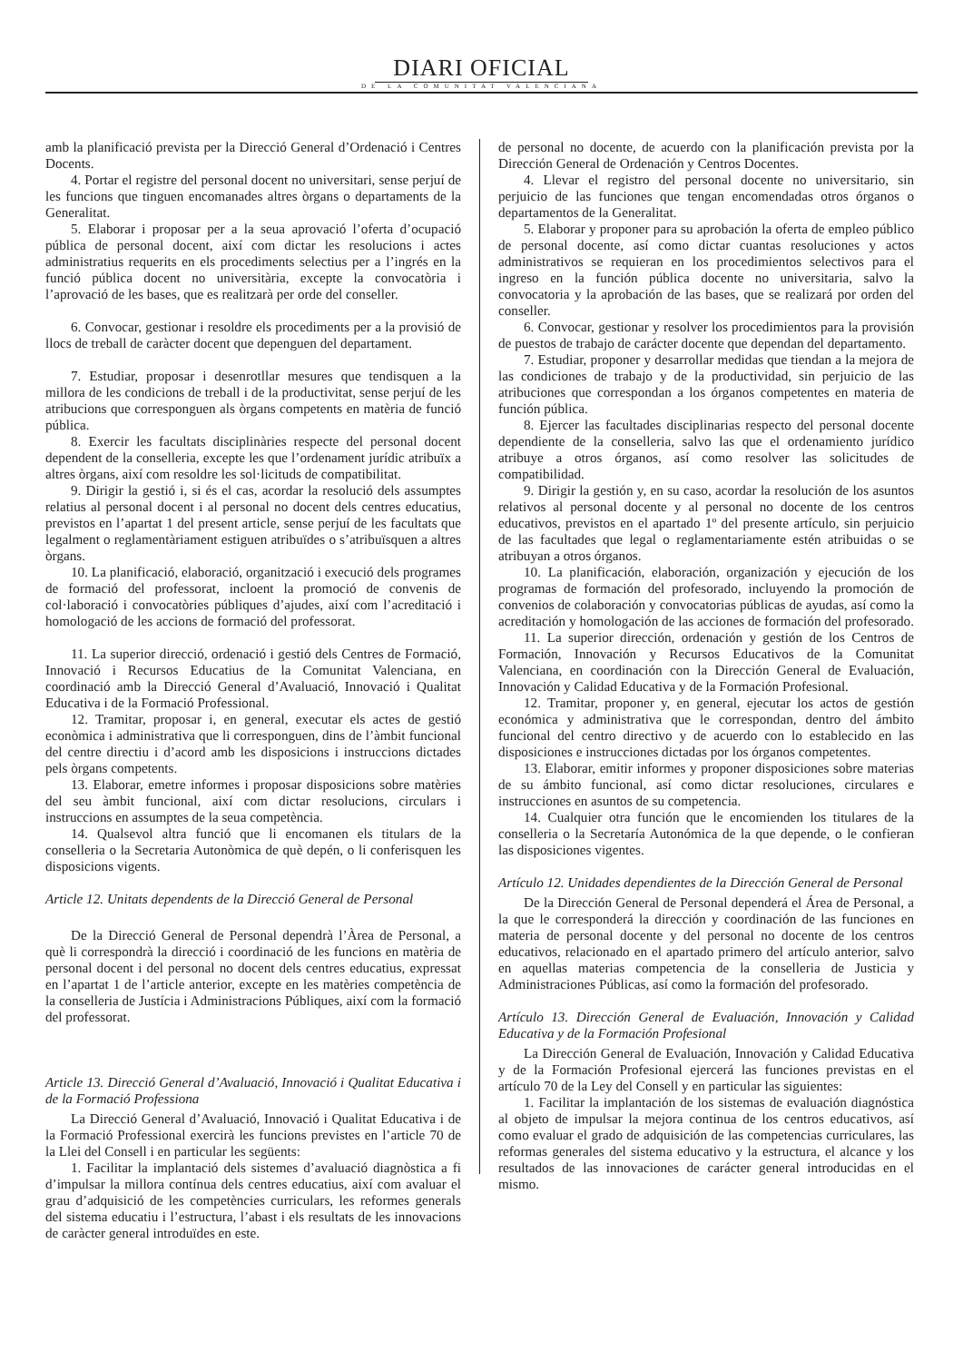DIARI OFICIAL
DE LA COMUNITAT VALENCIANA
amb la planificació prevista per la Direcció General d’Ordenació i Centres Docents.
4. Portar el registre del personal docent no universitari, sense perjuí de les funcions que tinguen encomanades altres òrgans o departaments de la Generalitat.
5. Elaborar i proposar per a la seua aprovació l’oferta d’ocupació pública de personal docent, així com dictar les resolucions i actes administratius requerits en els procediments selectius per a l’ingrés en la funció pública docent no universitària, excepte la convocatòria i l’aprovació de les bases, que es realitzarà per orde del conseller.
6. Convocar, gestionar i resoldre els procediments per a la provisió de llocs de treball de caràcter docent que depenguen del departament.
7. Estudiar, proposar i desenrotllar mesures que tendisquen a la millora de les condicions de treball i de la productivitat, sense perjuí de les atribucions que corresponguen als òrgans competents en matèria de funció pública.
8. Exercir les facultats disciplinàries respecte del personal docent dependent de la conselleria, excepte les que l’ordenament jurídic atribuïx a altres òrgans, així com resoldre les sol·licituds de compatibilitat.
9. Dirigir la gestió i, si és el cas, acordar la resolució dels assumptes relatius al personal docent i al personal no docent dels centres educatius, previstos en l’apartat 1 del present article, sense perjuí de les facultats que legalment o reglamentàriament estiguen atribuïdes o s’atribuïsquen a altres òrgans.
10. La planificació, elaboració, organització i execució dels programes de formació del professorat, incloent la promoció de convenis de col·laboració i convocatòries públiques d’ajudes, així com l’acreditació i homologació de les accions de formació del professorat.
11. La superior direcció, ordenació i gestió dels Centres de Formació, Innovació i Recursos Educatius de la Comunitat Valenciana, en coordinació amb la Direcció General d’Avaluació, Innovació i Qualitat Educativa i de la Formació Professional.
12. Tramitar, proposar i, en general, executar els actes de gestió econòmica i administrativa que li corresponguen, dins de l’àmbit funcional del centre directiu i d’acord amb les disposicions i instruccions dictades pels òrgans competents.
13. Elaborar, emetre informes i proposar disposicions sobre matèries del seu àmbit funcional, així com dictar resolucions, circulars i instruccions en assumptes de la seua competència.
14. Qualsevol altra funció que li encomanen els titulars de la conselleria o la Secretaria Autonòmica de què depén, o li conferisquen les disposicions vigents.
Article 12. Unitats dependents de la Direcció General de Personal
De la Direcció General de Personal dependrà l’Àrea de Personal, a què li correspondrà la direcció i coordinació de les funcions en matèria de personal docent i del personal no docent dels centres educatius, expressat en l’apartat 1 de l’article anterior, excepte en les matèries competència de la conselleria de Justícia i Administracions Públiques, així com la formació del professorat.
Article 13. Direcció General d’Avaluació, Innovació i Qualitat Educativa i de la Formació Professiona
La Direcció General d’Avaluació, Innovació i Qualitat Educativa i de la Formació Professional exercirà les funcions previstes en l’article 70 de la Llei del Consell i en particular les següents:
1. Facilitar la implantació dels sistemes d’avaluació diagnòstica a fi d’impulsar la millora contínua dels centres educatius, així com avaluar el grau d’adquisició de les competències curriculars, les reformes generals del sistema educatiu i l’estructura, l’abast i els resultats de les innovacions de caràcter general introduïdes en este.
de personal no docente, de acuerdo con la planificación prevista por la Dirección General de Ordenación y Centros Docentes.
4. Llevar el registro del personal docente no universitario, sin perjuicio de las funciones que tengan encomendadas otros órganos o departamentos de la Generalitat.
5. Elaborar y proponer para su aprobación la oferta de empleo público de personal docente, así como dictar cuantas resoluciones y actos administrativos se requieran en los procedimientos selectivos para el ingreso en la función pública docente no universitaria, salvo la convocatoria y la aprobación de las bases, que se realizará por orden del conseller.
6. Convocar, gestionar y resolver los procedimientos para la provisión de puestos de trabajo de carácter docente que dependan del departamento.
7. Estudiar, proponer y desarrollar medidas que tiendan a la mejora de las condiciones de trabajo y de la productividad, sin perjuicio de las atribuciones que correspondan a los órganos competentes en materia de función pública.
8. Ejercer las facultades disciplinarias respecto del personal docente dependiente de la conselleria, salvo las que el ordenamiento jurídico atribuye a otros órganos, así como resolver las solicitudes de compatibilidad.
9. Dirigir la gestión y, en su caso, acordar la resolución de los asuntos relativos al personal docente y al personal no docente de los centros educativos, previstos en el apartado 1º del presente artículo, sin perjuicio de las facultades que legal o reglamentariamente estén atribuidas o se atribuyan a otros órganos.
10. La planificación, elaboración, organización y ejecución de los programas de formación del profesorado, incluyendo la promoción de convenios de colaboración y convocatorias públicas de ayudas, así como la acreditación y homologación de las acciones de formación del profesorado.
11. La superior dirección, ordenación y gestión de los Centros de Formación, Innovación y Recursos Educativos de la Comunitat Valenciana, en coordinación con la Dirección General de Evaluación, Innovación y Calidad Educativa y de la Formación Profesional.
12. Tramitar, proponer y, en general, ejecutar los actos de gestión económica y administrativa que le correspondan, dentro del ámbito funcional del centro directivo y de acuerdo con lo establecido en las disposiciones e instrucciones dictadas por los órganos competentes.
13. Elaborar, emitir informes y proponer disposiciones sobre materias de su ámbito funcional, así como dictar resoluciones, circulares e instrucciones en asuntos de su competencia.
14. Cualquier otra función que le encomienden los titulares de la conselleria o la Secretaría Autonómica de la que depende, o le confieran las disposiciones vigentes.
Artículo 12. Unidades dependientes de la Dirección General de Personal
De la Dirección General de Personal dependerá el Área de Personal, a la que le corresponderá la dirección y coordinación de las funciones en materia de personal docente y del personal no docente de los centros educativos, relacionado en el apartado primero del artículo anterior, salvo en aquellas materias competencia de la conselleria de Justicia y Administraciones Públicas, así como la formación del profesorado.
Artículo 13. Dirección General de Evaluación, Innovación y Calidad Educativa y de la Formación Profesional
La Dirección General de Evaluación, Innovación y Calidad Educativa y de la Formación Profesional ejercerá las funciones previstas en el artículo 70 de la Ley del Consell y en particular las siguientes:
1. Facilitar la implantación de los sistemas de evaluación diagnóstica al objeto de impulsar la mejora continua de los centros educativos, así como evaluar el grado de adquisición de las competencias curriculares, las reformas generales del sistema educativo y la estructura, el alcance y los resultados de las innovaciones de carácter general introducidas en el mismo.